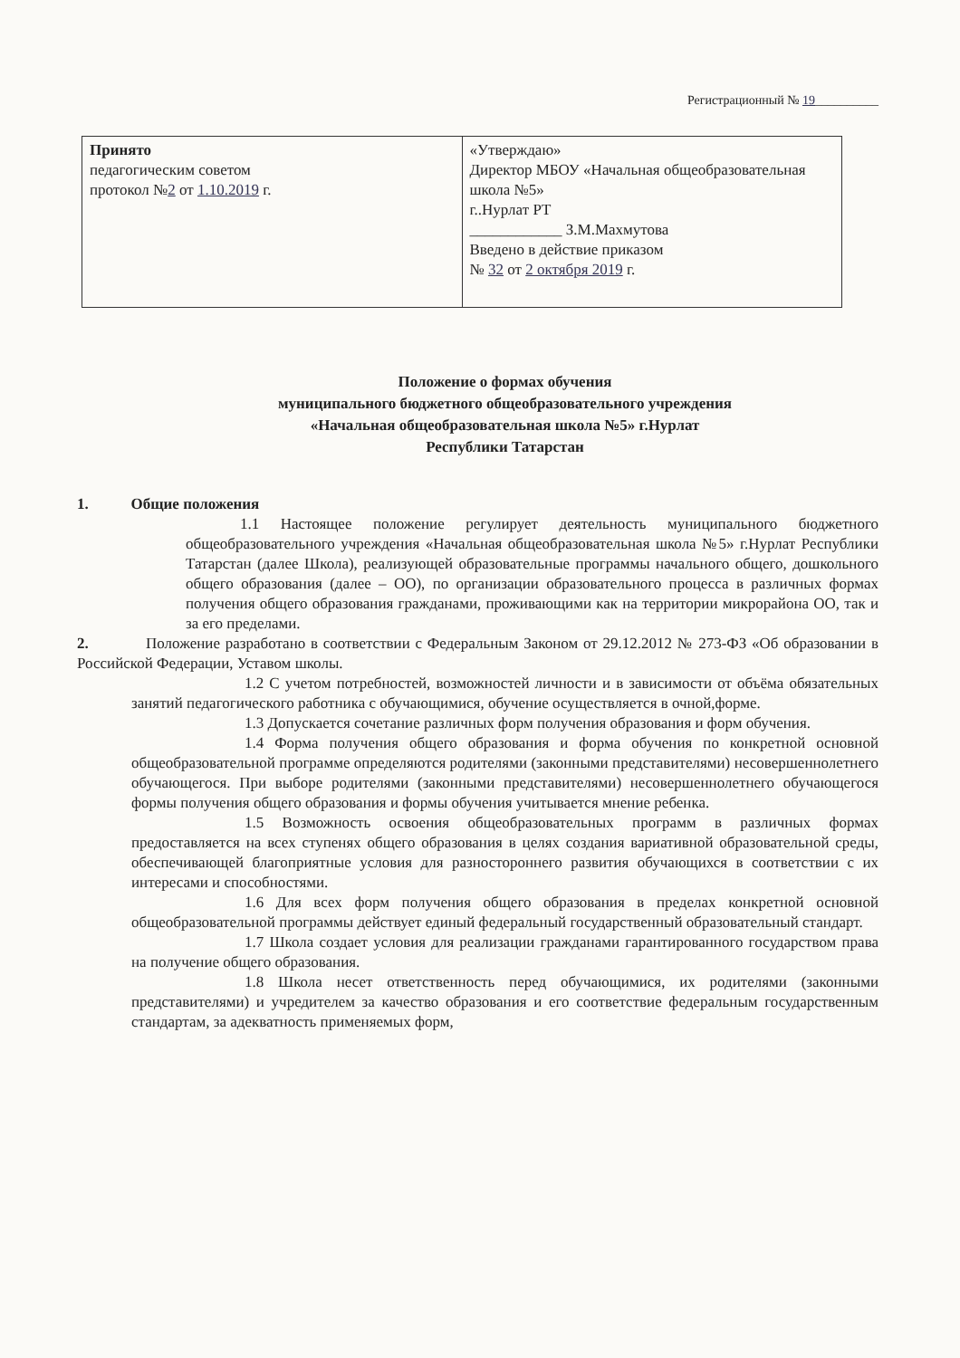Регистрационный № 19__________
| Принято педагогическим советом протокол № 2 от 1.10.2019 г. | «Утверждаю» Директор МБОУ «Начальная общеобразовательная школа №5» г..Нурлат РТ ____________ З.М.Махмутова Введено в действие приказом № 32 от 2 октября 2019 г. |
Положение о формах обучения
муниципального бюджетного общеобразовательного учреждения
«Начальная общеобразовательная школа №5» г.Нурлат
Республики Татарстан
1. Общие положения
1.1 Настоящее положение регулирует деятельность муниципального бюджетного общеобразовательного учреждения «Начальная общеобразовательная школа №5» г.Нурлат Республики Татарстан (далее Школа), реализующей образовательные программы начального общего, дошкольного общего образования (далее – ОО), по организации образовательного процесса в различных формах получения общего образования гражданами, проживающими как на территории микрорайона ОО, так и за его пределами.
2. Положение разработано в соответствии с Федеральным Законом от 29.12.2012 № 273-ФЗ «Об образовании в Российской Федерации, Уставом школы.
1.2 С учетом потребностей, возможностей личности и в зависимости от объёма обязательных занятий педагогического работника с обучающимися, обучение осуществляется в очной,форме.
1.3 Допускается сочетание различных форм получения образования и форм обучения.
1.4 Форма получения общего образования и форма обучения по конкретной основной общеобразовательной программе определяются родителями (законными представителями) несовершеннолетнего обучающегося. При выборе родителями (законными представителями) несовершеннолетнего обучающегося формы получения общего образования и формы обучения учитывается мнение ребенка.
1.5 Возможность освоения общеобразовательных программ в различных формах предоставляется на всех ступенях общего образования в целях создания вариативной образовательной среды, обеспечивающей благоприятные условия для разностороннего развития обучающихся в соответствии с их интересами и способностями.
1.6 Для всех форм получения общего образования в пределах конкретной основной общеобразовательной программы действует единый федеральный государственный образовательный стандарт.
1.7 Школа создает условия для реализации гражданами гарантированного государством права на получение общего образования.
1.8 Школа несет ответственность перед обучающимися, их родителями (законными представителями) и учредителем за качество образования и его соответствие федеральным государственным стандартам, за адекватность применяемых форм,